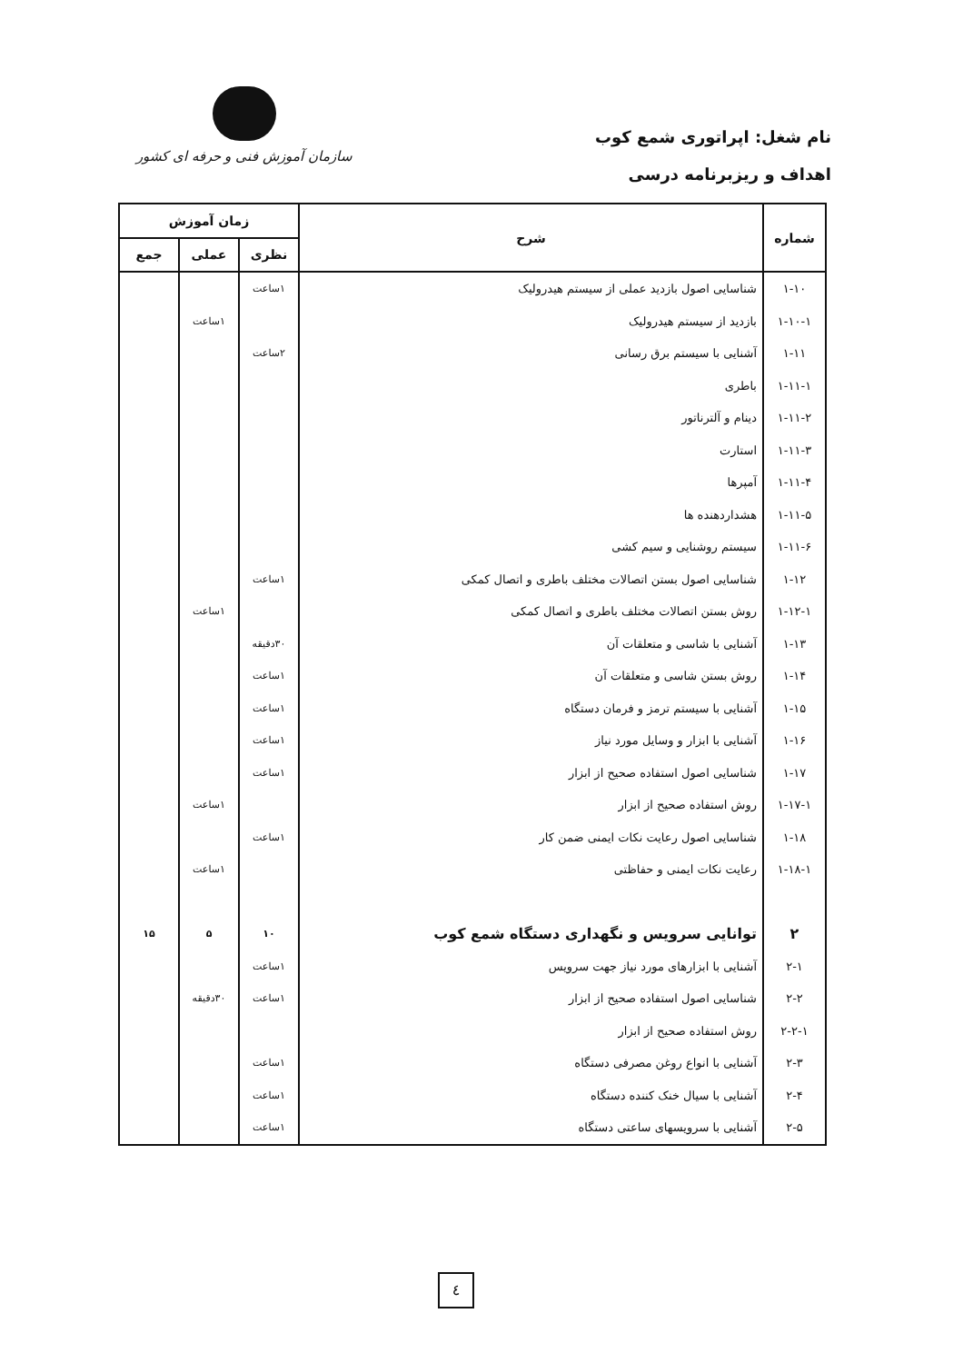نام شغل: اپراتوری شمع کوب
اهداف و ریزبرنامه درسی
سازمان آموزش فنی و حرفه ای کشور
| شماره | شرح | زمان آموزش | | |
| --- | --- | --- | --- | --- |
| | | نظری | عملی | جمع |
| ۱-۱۰ | شناسایی اصول بازدید عملی از سیستم هیدرولیک | ۱ساعت | | |
| ۱-۱۰-۱ | بازدید از سیستم هیدرولیک | | ۱ساعت | |
| ۱-۱۱ | آشنایی با سیستم برق رسانی | ۲ساعت | | |
| ۱-۱۱-۱ | باطری | | | |
| ۱-۱۱-۲ | دینام و آلترناتور | | | |
| ۱-۱۱-۳ | استارت | | | |
| ۱-۱۱-۴ | آمپرها | | | |
| ۱-۱۱-۵ | هشداردهنده ها | | | |
| ۱-۱۱-۶ | سیستم روشنایی و سیم کشی | | | |
| ۱-۱۲ | شناسایی اصول بستن اتصالات مختلف باطری و اتصال کمکی | ۱ساعت | | |
| ۱-۱۲-۱ | روش بستن اتصالات مختلف باطری و اتصال کمکی | | ۱ساعت | |
| ۱-۱۳ | آشنایی با شاسی و متعلقات آن | ۳۰دقیقه | | |
| ۱-۱۴ | روش بستن شاسی و متعلقات آن | ۱ساعت | | |
| ۱-۱۵ | آشنایی با سیستم ترمز و فرمان دستگاه | ۱ساعت | | |
| ۱-۱۶ | آشنایی با ابزار و وسایل مورد نیاز | ۱ساعت | | |
| ۱-۱۷ | شناسایی اصول استفاده صحیح از ابزار | ۱ساعت | | |
| ۱-۱۷-۱ | روش استفاده صحیح از ابزار | | ۱ساعت | |
| ۱-۱۸ | شناسایی اصول رعایت نکات ایمنی ضمن کار | ۱ساعت | | |
| ۱-۱۸-۱ | رعایت نکات ایمنی و حفاظتی | | ۱ساعت | |
| ۲ | توانایی سرویس و نگهداری دستگاه شمع کوب | ۱۰ | ۵ | ۱۵ |
| ۲-۱ | آشنایی با ابزارهای مورد نیاز جهت سرویس | ۱ساعت | | |
| ۲-۲ | شناسایی اصول استفاده صحیح از ابزار | ۱ساعت | ۳۰دقیقه | |
| ۲-۲-۱ | روش استفاده صحیح از ابزار | | | |
| ۲-۳ | آشنایی با انواع روغن مصرفی دستگاه | ۱ساعت | | |
| ۲-۴ | آشنایی با سیال خنک کننده دستگاه | ۱ساعت | | |
| ۲-۵ | آشنایی با سرویسهای ساعتی دستگاه | ۱ساعت | | |
٤